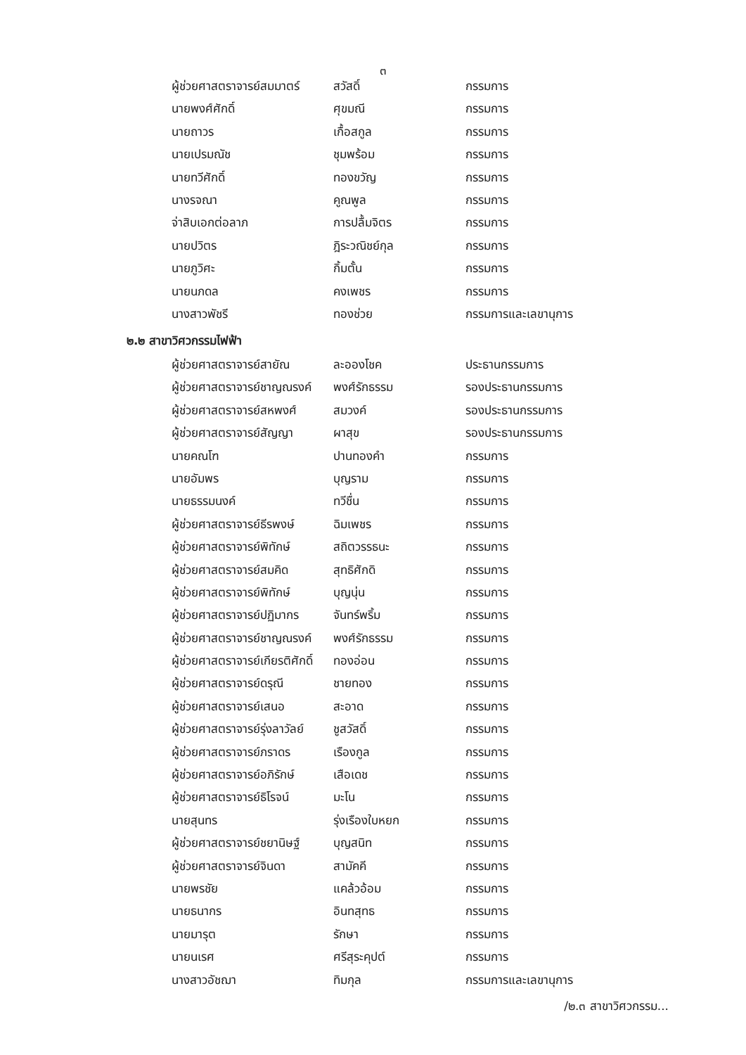๓
ผู้ช่วยศาสตราจารย์สมมาตร์ สวัสดิ์ กรรมการ
นายพงศ์ศักดิ์ ศุขมณี กรรมการ
นายถาวร เกื้อสกูล กรรมการ
นายเปรมณัช ชุมพร้อม กรรมการ
นายทวีศักดิ์ ทองขวัญ กรรมการ
นางรจณา คูณพูล กรรมการ
จ่าสิบเอกต่อลาภ การปลื้มจิตร กรรมการ
นายปวิตร ฎิระวณิชย์กุล กรรมการ
นายภูวิศะ กิ้มตั้น กรรมการ
นายนภดล คงเพชร กรรมการ
นางสาวพัชรี ทองช่วย กรรมการและเลขานุการ
๒.๒ สาขาวิศวกรรมไฟฟ้า
ผู้ช่วยศาสตราจารย์สายัณ ละอองโชค ประธานกรรมการ
ผู้ช่วยศาสตราจารย์ชาญณรงค์ พงศ์รักธรรม รองประธานกรรมการ
ผู้ช่วยศาสตราจารย์สหพงศ์ สมวงค์ รองประธานกรรมการ
ผู้ช่วยศาสตราจารย์สัญญา ผาสุข รองประธานกรรมการ
นายคณโฑ ปานทองคำ กรรมการ
นายอัมพร บุญราม กรรมการ
นายธรรมนงค์ ทวีชื่น กรรมการ
ผู้ช่วยศาสตราจารย์ธีรพงษ์ ฉิมเพชร กรรมการ
ผู้ช่วยศาสตราจารย์พิทักษ์ สถิตวรรธนะ กรรมการ
ผู้ช่วยศาสตราจารย์สมคิด สุทธิศักดิ กรรมการ
ผู้ช่วยศาสตราจารย์พิทักษ์ บุญนุ่น กรรมการ
ผู้ช่วยศาสตราจารย์ปฏิมากร จันทร์พริ้ม กรรมการ
ผู้ช่วยศาสตราจารย์ชาญณรงค์ พงศ์รักธรรม กรรมการ
ผู้ช่วยศาสตราจารย์เกียรติศักดิ์ ทองอ่อน กรรมการ
ผู้ช่วยศาสตราจารย์ดรุณี ชายทอง กรรมการ
ผู้ช่วยศาสตราจารย์เสนอ สะอาด กรรมการ
ผู้ช่วยศาสตราจารย์รุ่งลาวัลย์ ชูสวัสดิ์ กรรมการ
ผู้ช่วยศาสตราจารย์ภราดร เรืองกูล กรรมการ
ผู้ช่วยศาสตราจารย์อภิรักษ์ เสือเดช กรรมการ
ผู้ช่วยศาสตราจารย์ธิโรจน์ มะโน กรรมการ
นายสุนทร รุ่งเรืองใบหยก กรรมการ
ผู้ช่วยศาสตราจารย์ชยานิษฐ์ บุญสนิท กรรมการ
ผู้ช่วยศาสตราจารย์จินดา สามัคคี กรรมการ
นายพรชัย แคล้วอ้อม กรรมการ
นายธนากร อินทสุทธ กรรมการ
นายมารุต รักษา กรรมการ
นายนเรศ ศรีสุระคุปต์ กรรมการ
นางสาวอัชฌา ทิมกุล กรรมการและเลขานุการ
/๒.๓ สาขาวิศวกรรม...